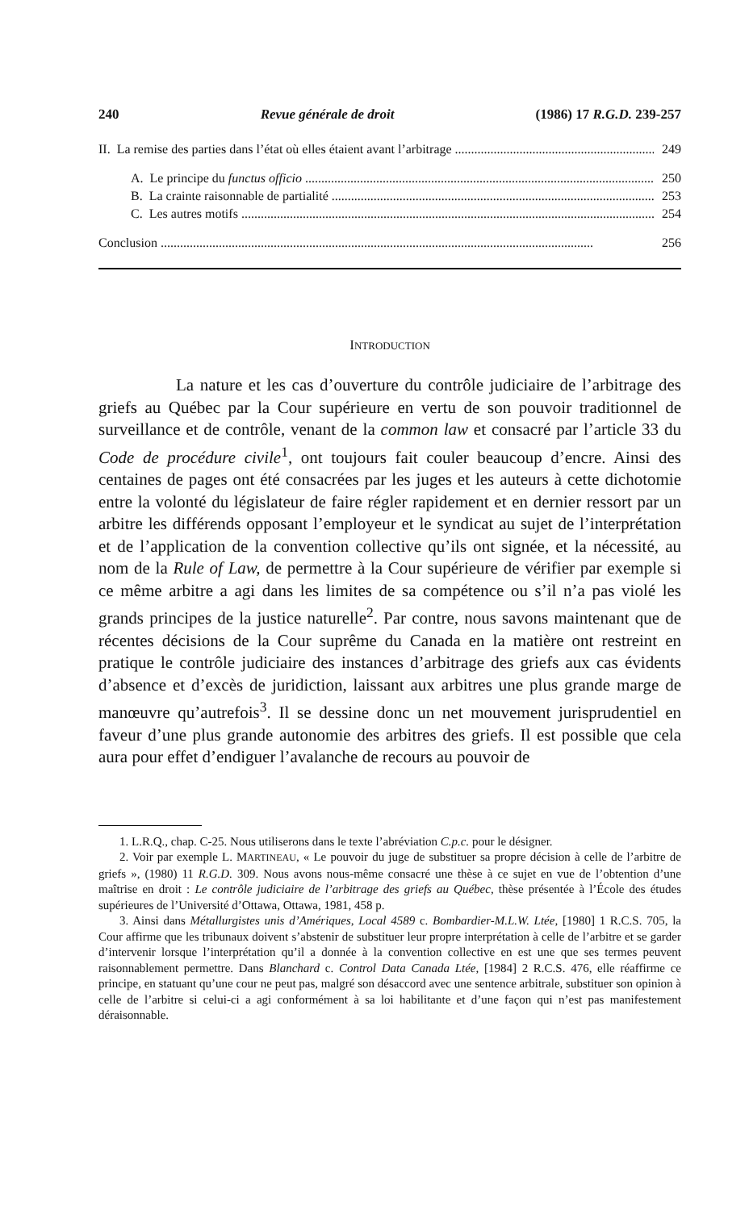240 Revue générale de droit (1986) 17 R.G.D. 239-257
II. La remise des parties dans l’état où elles étaient avant l’arbitrage 249
A. Le principe du functus officio 250
B. La crainte raisonnable de partialité 253
C. Les autres motifs 254
Conclusion 256
INTRODUCTION
La nature et les cas d’ouverture du contrôle judiciaire de l’arbitrage des griefs au Québec par la Cour supérieure en vertu de son pouvoir traditionnel de surveillance et de contrôle, venant de la common law et consacré par l’article 33 du Code de procédure civile<sup>1</sup>, ont toujours fait couler beaucoup d’encre. Ainsi des centaines de pages ont été consacrées par les juges et les auteurs à cette dichotomie entre la volonté du législateur de faire régler rapidement et en dernier ressort par un arbitre les différends opposant l’employeur et le syndicat au sujet de l’interprétation et de l’application de la convention collective qu’ils ont signée, et la nécessité, au nom de la Rule of Law, de permettre à la Cour supérieure de vérifier par exemple si ce même arbitre a agi dans les limites de sa compétence ou s’il n’a pas violé les grands principes de la justice naturelle<sup>2</sup>. Par contre, nous savons maintenant que de récentes décisions de la Cour suprême du Canada en la matière ont restreint en pratique le contrôle judiciaire des instances d’arbitrage des griefs aux cas évidents d’absence et d’excès de juridiction, laissant aux arbitres une plus grande marge de manœuvre qu’autrefois<sup>3</sup>. Il se dessine donc un net mouvement jurisprudentiel en faveur d’une plus grande autonomie des arbitres des griefs. Il est possible que cela aura pour effet d’endiguer l’avalanche de recours au pouvoir de
1. L.R.Q., chap. C-25. Nous utiliserons dans le texte l’abréviation C.p.c. pour le désigner.
2. Voir par exemple L. MARTINEAU, « Le pouvoir du juge de substituer sa propre décision à celle de l’arbitre de griefs », (1980) 11 R.G.D. 309. Nous avons nous-même consacré une thèse à ce sujet en vue de l’obtention d’une maîtrise en droit : Le contrôle judiciaire de l’arbitrage des griefs au Québec, thèse présentée à l’École des études supérieures de l’Université d’Ottawa, Ottawa, 1981, 458 p.
3. Ainsi dans Métallurgistes unis d’Amériques, Local 4589 c. Bombardier-M.L.W. Ltée, [1980] 1 R.C.S. 705, la Cour affirme que les tribunaux doivent s’abstenir de substituer leur propre interprétation à celle de l’arbitre et se garder d’intervenir lorsque l’interprétation qu’il a donnée à la convention collective en est une que ses termes peuvent raisonnablement permettre. Dans Blanchard c. Control Data Canada Ltée, [1984] 2 R.C.S. 476, elle réaffirme ce principe, en statuant qu’une cour ne peut pas, malgré son désaccord avec une sentence arbitrale, substituer son opinion à celle de l’arbitre si celui-ci a agi conformément à sa loi habilitante et d’une façon qui n’est pas manifestement déraisonnable.